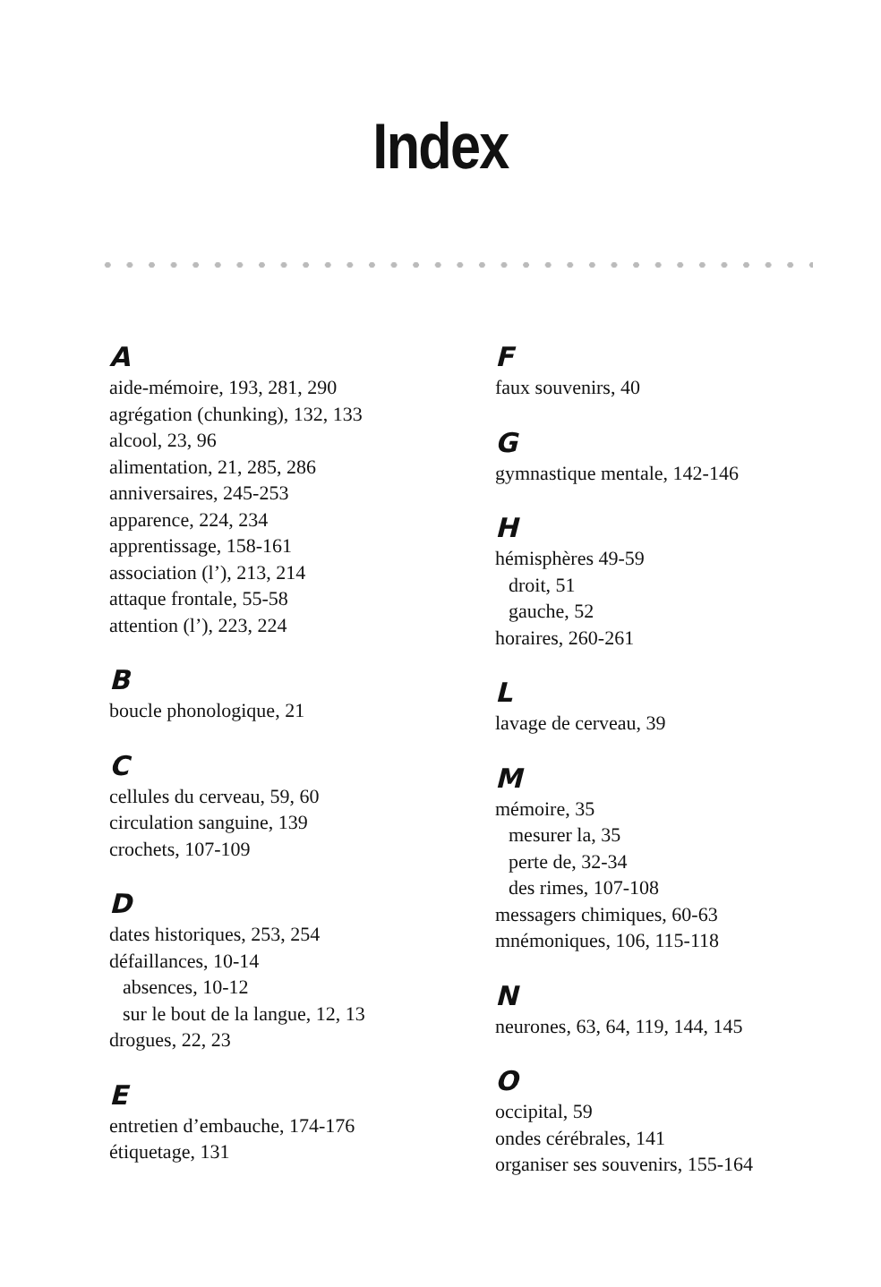Index
A
aide-mémoire, 193, 281, 290
agrégation (chunking), 132, 133
alcool, 23, 96
alimentation, 21, 285, 286
anniversaires, 245-253
apparence, 224, 234
apprentissage, 158-161
association (l’), 213, 214
attaque frontale, 55-58
attention (l’), 223, 224
B
boucle phonologique, 21
C
cellules du cerveau, 59, 60
circulation sanguine, 139
crochets, 107-109
D
dates historiques, 253, 254
défaillances, 10-14
absences, 10-12
sur le bout de la langue, 12, 13
drogues, 22, 23
E
entretien d’embauche, 174-176
étiquetage, 131
F
faux souvenirs, 40
G
gymnastique mentale, 142-146
H
hémisphères 49-59
droit, 51
gauche, 52
horaires, 260-261
L
lavage de cerveau, 39
M
mémoire, 35
mesurer la, 35
perte de, 32-34
des rimes, 107-108
messagers chimiques, 60-63
mnémoniques, 106, 115-118
N
neurones, 63, 64, 119, 144, 145
O
occipital, 59
ondes cérébrales, 141
organiser ses souvenirs, 155-164